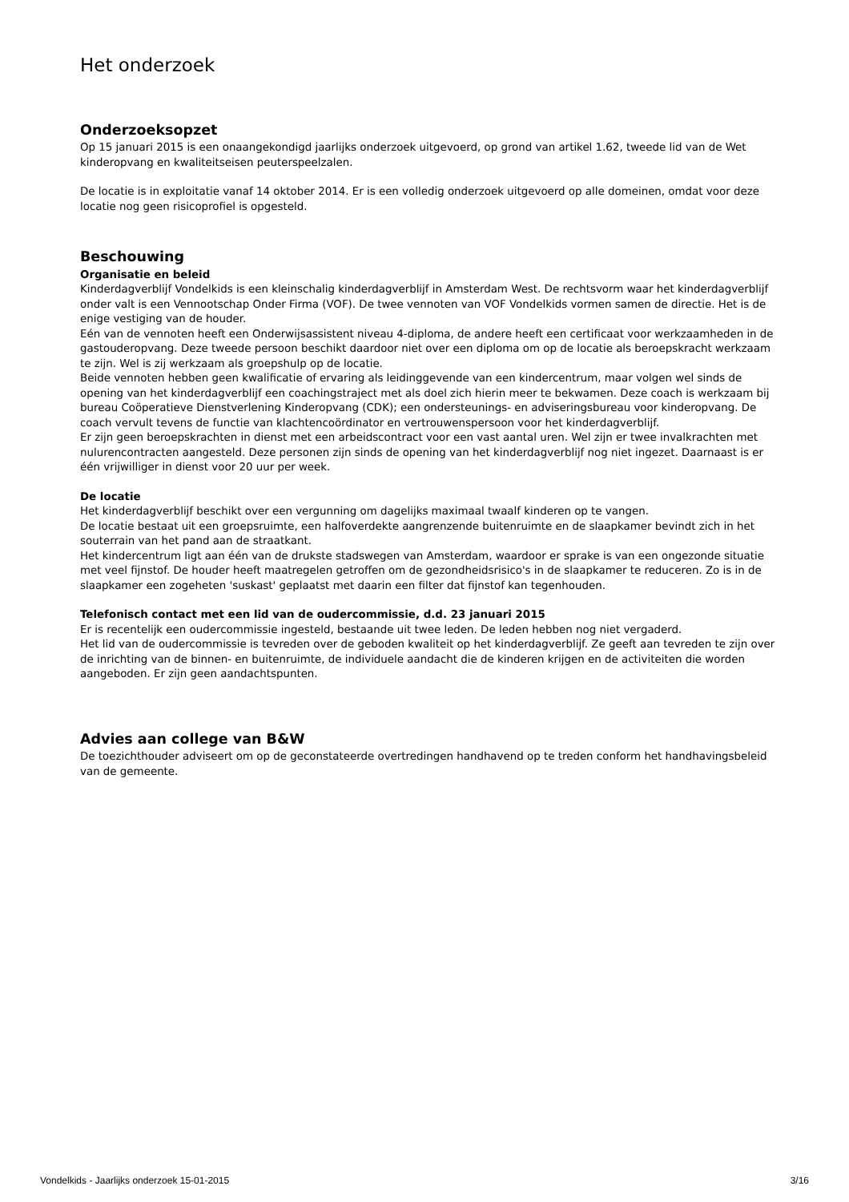Het onderzoek
Onderzoeksopzet
Op 15 januari 2015 is een onaangekondigd jaarlijks onderzoek uitgevoerd, op grond van artikel 1.62, tweede lid van de Wet kinderopvang en kwaliteitseisen peuterspeelzalen.
De locatie is in exploitatie vanaf 14 oktober 2014. Er is een volledig onderzoek uitgevoerd op alle domeinen, omdat voor deze locatie nog geen risicoprofiel is opgesteld.
Beschouwing
Organisatie en beleid
Kinderdagverblijf Vondelkids is een kleinschalig kinderdagverblijf in Amsterdam West. De rechtsvorm waar het kinderdagverblijf onder valt is een Vennootschap Onder Firma (VOF). De twee vennoten van VOF Vondelkids vormen samen de directie. Het is de enige vestiging van de houder.
Eén van de vennoten heeft een Onderwijsassistent niveau 4-diploma, de andere heeft een certificaat voor werkzaamheden in de gastouderopvang. Deze tweede persoon beschikt daardoor niet over een diploma om op de locatie als beroepskracht werkzaam te zijn. Wel is zij werkzaam als groepshulp op de locatie.
Beide vennoten hebben geen kwalificatie of ervaring als leidinggevende van een kindercentrum, maar volgen wel sinds de opening van het kinderdagverblijf een coachingstraject met als doel zich hierin meer te bekwamen. Deze coach is werkzaam bij bureau Coöperatieve Dienstverlening Kinderopvang (CDK); een ondersteunings- en adviseringsbureau voor kinderopvang. De coach vervult tevens de functie van klachtencoördinator en vertrouwenspersoon voor het kinderdagverblijf.
Er zijn geen beroepskrachten in dienst met een arbeidscontract voor een vast aantal uren. Wel zijn er twee invalkrachten met nulurencontracten aangesteld. Deze personen zijn sinds de opening van het kinderdagverblijf nog niet ingezet. Daarnaast is er één vrijwilliger in dienst voor 20 uur per week.
De locatie
Het kinderdagverblijf beschikt over een vergunning om dagelijks maximaal twaalf kinderen op te vangen.
De locatie bestaat uit een groepsruimte, een halfoverdekte aangrenzende buitenruimte en de slaapkamer bevindt zich in het souterrain van het pand aan de straatkant.
Het kindercentrum ligt aan één van de drukste stadswegen van Amsterdam, waardoor er sprake is van een ongezonde situatie met veel fijnstof. De houder heeft maatregelen getroffen om de gezondheidsrisico's in de slaapkamer te reduceren. Zo is in de slaapkamer een zogeheten 'suskast' geplaatst met daarin een filter dat fijnstof kan tegenhouden.
Telefonisch contact met een lid van de oudercommissie, d.d. 23 januari 2015
Er is recentelijk een oudercommissie ingesteld, bestaande uit twee leden. De leden hebben nog niet vergaderd.
Het lid van de oudercommissie is tevreden over de geboden kwaliteit op het kinderdagverblijf. Ze geeft aan tevreden te zijn over de inrichting van de binnen- en buitenruimte, de individuele aandacht die de kinderen krijgen en de activiteiten die worden aangeboden. Er zijn geen aandachtspunten.
Advies aan college van B&W
De toezichthouder adviseert om op de geconstateerde overtredingen handhavend op te treden conform het handhavingsbeleid van de gemeente.
Vondelkids - Jaarlijks onderzoek 15-01-2015 3/16